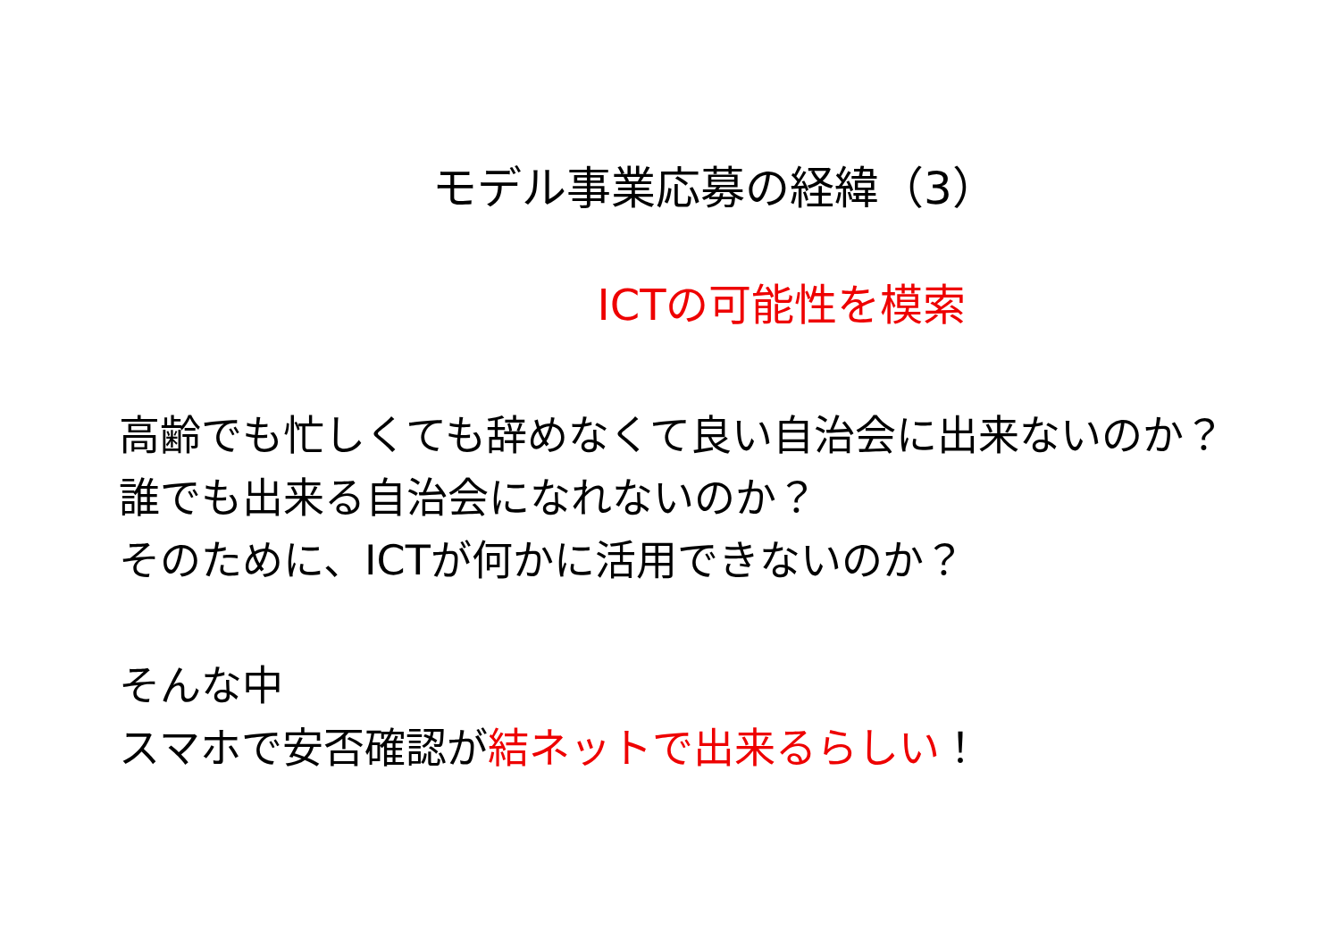モデル事業応募の経緯（3）
ICTの可能性を模索
高齢でも忙しくても辞めなくて良い自治会に出来ないのか？
誰でも出来る自治会になれないのか？
そのために、ICTが何かに活用できないのか？
そんな中
スマホで安否確認が結ネットで出来るらしい！